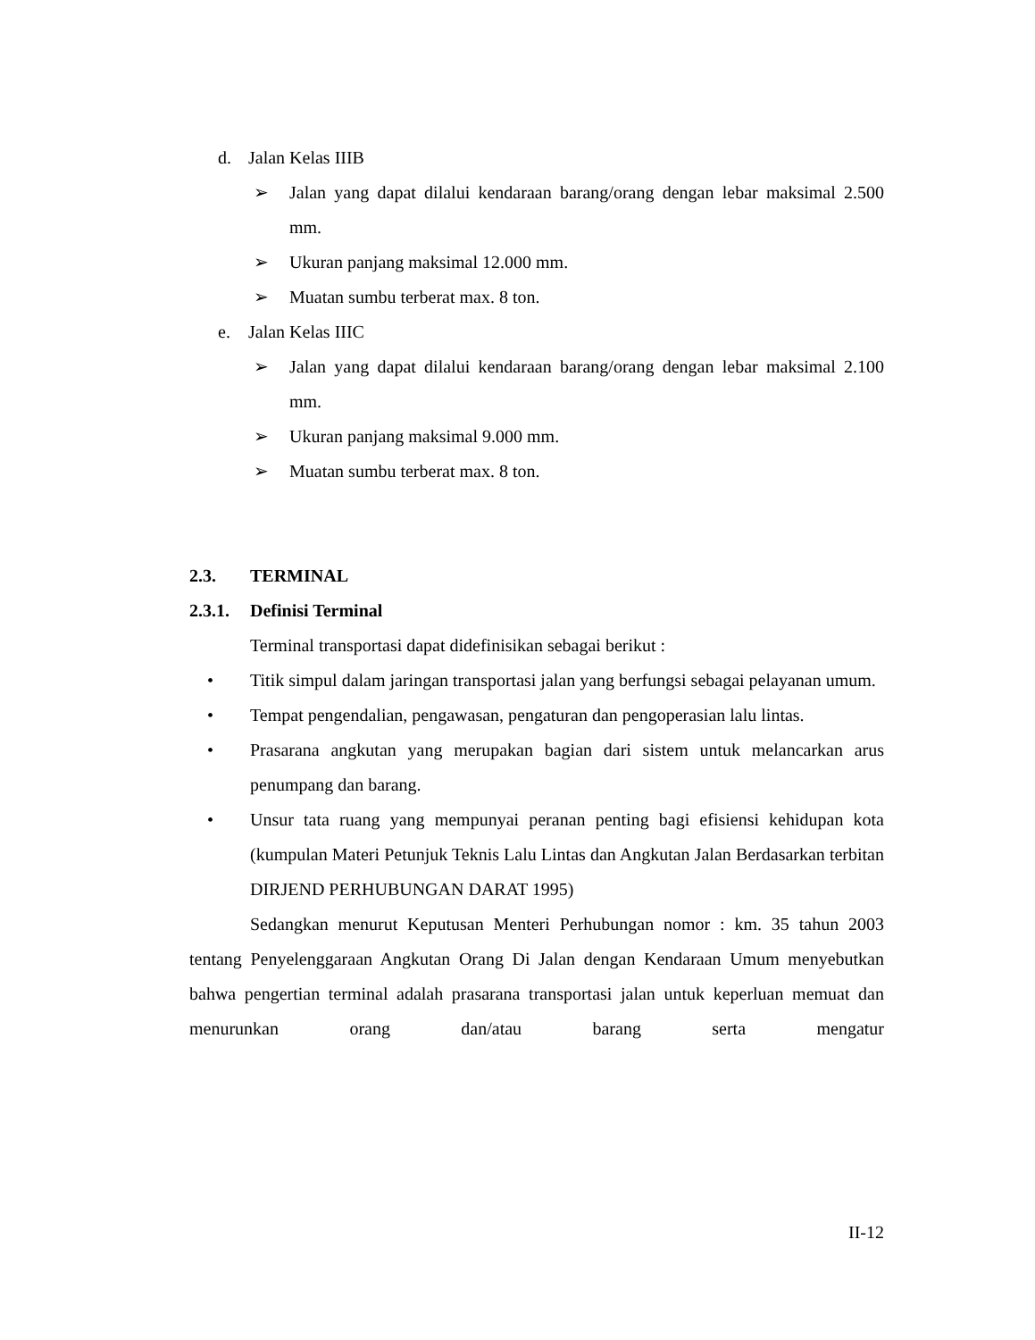d. Jalan Kelas IIIB
➢ Jalan yang dapat dilalui kendaraan barang/orang dengan lebar maksimal 2.500 mm.
➢ Ukuran panjang maksimal 12.000 mm.
➢ Muatan sumbu terberat max. 8 ton.
e. Jalan Kelas IIIC
➢ Jalan yang dapat dilalui kendaraan barang/orang dengan lebar maksimal 2.100 mm.
➢ Ukuran panjang maksimal 9.000 mm.
➢ Muatan sumbu terberat max. 8 ton.
2.3. TERMINAL
2.3.1. Definisi Terminal
Terminal transportasi dapat didefinisikan sebagai berikut :
• Titik simpul dalam jaringan transportasi jalan yang berfungsi sebagai pelayanan umum.
• Tempat pengendalian, pengawasan, pengaturan dan pengoperasian lalu lintas.
• Prasarana angkutan yang merupakan bagian dari sistem untuk melancarkan arus penumpang dan barang.
• Unsur tata ruang yang mempunyai peranan penting bagi efisiensi kehidupan kota (kumpulan Materi Petunjuk Teknis Lalu Lintas dan Angkutan Jalan Berdasarkan terbitan DIRJEND PERHUBUNGAN DARAT 1995)
Sedangkan menurut Keputusan Menteri Perhubungan nomor : km. 35 tahun 2003 tentang Penyelenggaraan Angkutan Orang Di Jalan dengan Kendaraan Umum menyebutkan bahwa pengertian terminal adalah prasarana transportasi jalan untuk keperluan memuat dan menurunkan orang dan/atau barang serta mengatur
II-12